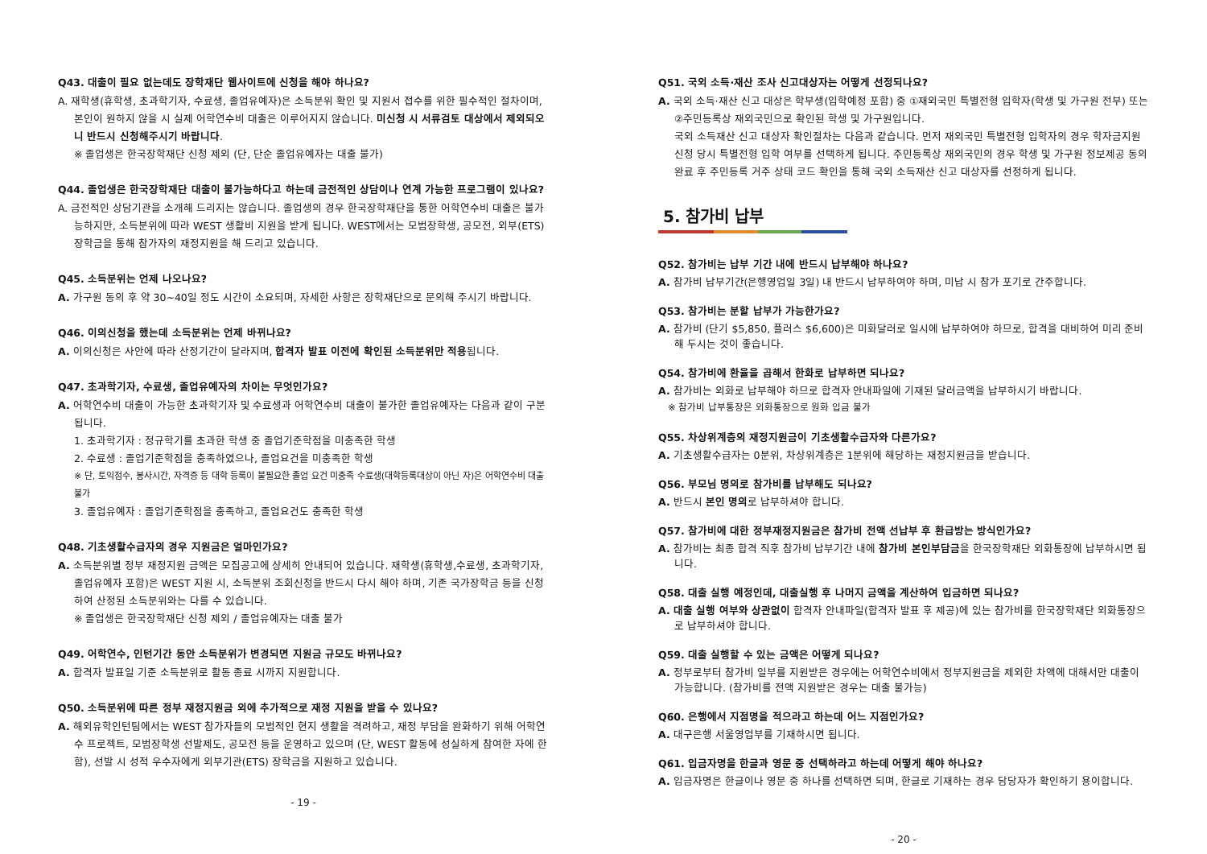Q43. 대출이 필요 없는데도 장학재단 웹사이트에 신청을 해야 하나요?
A. 재학생(휴학생, 초과학기자, 수료생, 졸업유예자)은 소득분위 확인 및 지원서 접수를 위한 필수적인 절차이며, 본인이 원하지 않을 시 실제 어학연수비 대출은 이루어지지 않습니다. 미신청 시 서류검토 대상에서 제외되오니 반드시 신청해주시기 바랍니다.
※ 졸업생은 한국장학재단 신청 제외 (단, 단순 졸업유예자는 대출 불가)
Q44. 졸업생은 한국장학재단 대출이 불가능하다고 하는데 금전적인 상담이나 연계 가능한 프로그램이 있나요?
A. 금전적인 상담기관을 소개해 드리지는 않습니다. 졸업생의 경우 한국장학재단을 통한 어학연수비 대출은 불가능하지만, 소득분위에 따라 WEST 생활비 지원을 받게 됩니다. WEST에서는 모범장학생, 공모전, 외부(ETS) 장학금을 통해 참가자의 재정지원을 해 드리고 있습니다.
Q45. 소득분위는 언제 나오나요?
A. 가구원 동의 후 약 30~40일 정도 시간이 소요되며, 자세한 사항은 장학재단으로 문의해 주시기 바랍니다.
Q46. 이의신청을 했는데 소득분위는 언제 바뀌나요?
A. 이의신청은 사안에 따라 산정기간이 달라지며, 합격자 발표 이전에 확인된 소득분위만 적용됩니다.
Q47. 초과학기자, 수료생, 졸업유예자의 차이는 무엇인가요?
A. 어학연수비 대출이 가능한 초과학기자 및 수료생과 어학연수비 대출이 불가한 졸업유예자는 다음과 같이 구분됩니다.
1. 초과학기자 : 정규학기를 초과한 학생 중 졸업기준학점을 미충족한 학생
2. 수료생 : 졸업기준학점을 충족하였으나, 졸업요건을 미충족한 학생
※ 단, 토익점수, 봉사시간, 자격증 등 대학 등록이 불필요한 졸업 요건 미충족 수료생(대학등록대상이 아닌 자)은 어학연수비 대출 불가
3. 졸업유예자 : 졸업기준학점을 충족하고, 졸업요건도 충족한 학생
Q48. 기초생활수급자의 경우 지원금은 얼마인가요?
A. 소득분위별 정부 재정지원 금액은 모집공고에 상세히 안내되어 있습니다. 재학생(휴학생,수료생, 초과학기자, 졸업유예자 포함)은 WEST 지원 시, 소득분위 조회신청을 반드시 다시 해야 하며, 기존 국가장학금 등을 신청하여 산정된 소득분위와는 다를 수 있습니다.
※ 졸업생은 한국장학재단 신청 제외 / 졸업유예자는 대출 불가
Q49. 어학연수, 인턴기간 동안 소득분위가 변경되면 지원금 규모도 바뀌나요?
A. 합격자 발표일 기준 소득분위로 활동 종료 시까지 지원합니다.
Q50. 소득분위에 따른 정부 재정지원금 외에 추가적으로 재정 지원을 받을 수 있나요?
A. 해외유학인턴팀에서는 WEST 참가자들의 모범적인 현지 생활을 격려하고, 재정 부담을 완화하기 위해 어학연수 프로젝트, 모범장학생 선발제도, 공모전 등을 운영하고 있으며 (단, WEST 활동에 성실하게 참여한 자에 한함), 선발 시 성적 우수자에게 외부기관(ETS) 장학금을 지원하고 있습니다.
- 19 -
Q51. 국외 소득·재산 조사 신고대상자는 어떻게 선정되나요?
A. 국외 소득·재산 신고 대상은 학부생(입학예정 포함) 중 ①재외국민 특별전형 입학자(학생 및 가구원 전부) 또는 ②주민등록상 재외국민으로 확인된 학생 및 가구원입니다.
국외 소득재산 신고 대상자 확인절차는 다음과 같습니다. 먼저 재외국민 특별전형 입학자의 경우 학자금지원 신청 당시 특별전형 입학 여부를 선택하게 됩니다. 주민등록상 재외국민의 경우 학생 및 가구원 정보제공 동의 완료 후 주민등록 거주 상태 코드 확인을 통해 국외 소득재산 신고 대상자를 선정하게 됩니다.
5. 참가비 납부
Q52. 참가비는 납부 기간 내에 반드시 납부해야 하나요?
A. 참가비 납부기간(은행영업일 3일) 내 반드시 납부하여야 하며, 미납 시 참가 포기로 간주합니다.
Q53. 참가비는 분할 납부가 가능한가요?
A. 참가비 (단기 $5,850, 플러스 $6,600)은 미화달러로 일시에 납부하여야 하므로, 합격을 대비하여 미리 준비해 두시는 것이 좋습니다.
Q54. 참가비에 환율을 곱해서 한화로 납부하면 되나요?
A. 참가비는 외화로 납부해야 하므로 합격자 안내파일에 기재된 달러금액을 납부하시기 바랍니다.
※ 참가비 납부통장은 외화통장으로 원화 입금 불가
Q55. 차상위계층의 재정지원금이 기초생활수급자와 다른가요?
A. 기초생활수급자는 0분위, 차상위계층은 1분위에 해당하는 재정지원금을 받습니다.
Q56. 부모님 명의로 참가비를 납부해도 되나요?
A. 반드시 본인 명의로 납부하셔야 합니다.
Q57. 참가비에 대한 정부재정지원금은 참가비 전액 선납부 후 환급방는 방식인가요?
A. 참가비는 최종 합격 직후 참가비 납부기간 내에 참가비 본인부담금을 한국장학재단 외화통장에 납부하시면 됩니다.
Q58. 대출 실행 예정인데, 대출실행 후 나머지 금액을 계산하여 입금하면 되나요?
A. 대출 실행 여부와 상관없이 합격자 안내파일(합격자 발표 후 제공)에 있는 참가비를 한국장학재단 외화통장으로 납부하셔야 합니다.
Q59. 대출 실행할 수 있는 금액은 어떻게 되나요?
A. 정부로부터 참가비 일부를 지원받은 경우에는 어학연수비에서 정부지원금을 제외한 차액에 대해서만 대출이 가능합니다. (참가비를 전액 지원받은 경우는 대출 불가능)
Q60. 은행에서 지점명을 적으라고 하는데 어느 지점인가요?
A. 대구은행 서울영업부를 기재하시면 됩니다.
Q61. 입금자명을 한글과 영문 중 선택하라고 하는데 어떻게 해야 하나요?
A. 입금자명은 한글이나 영문 중 하나를 선택하면 되며, 한글로 기재하는 경우 담당자가 확인하기 용이합니다.
- 20 -